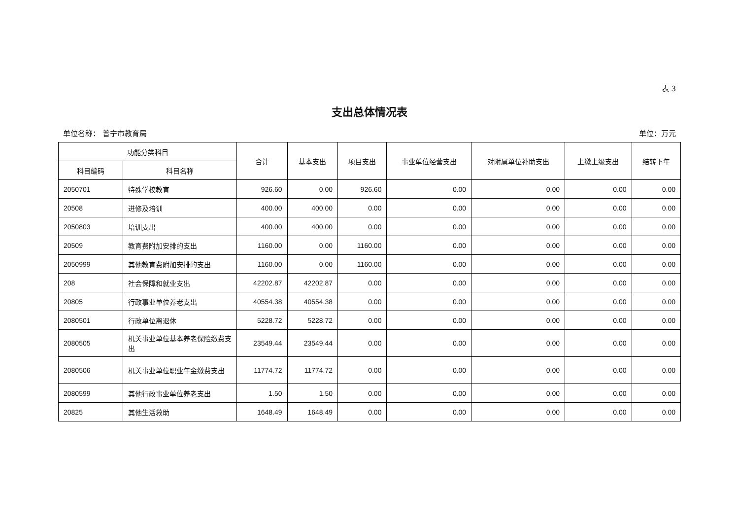表 3
支出总体情况表
单位名称： 普宁市教育局 单位：万元
| 功能分类科目 | | 合计 | 基本支出 | 项目支出 | 事业单位经营支出 | 对附属单位补助支出 | 上缴上级支出 | 结转下年 |
| --- | --- | --- | --- | --- | --- | --- | --- | --- |
| 科目编码 | 科目名称 | | | | | | | |
| 2050701 | 特殊学校教育 | 926.60 | 0.00 | 926.60 | 0.00 | 0.00 | 0.00 | 0.00 |
| 20508 | 进修及培训 | 400.00 | 400.00 | 0.00 | 0.00 | 0.00 | 0.00 | 0.00 |
| 2050803 | 培训支出 | 400.00 | 400.00 | 0.00 | 0.00 | 0.00 | 0.00 | 0.00 |
| 20509 | 教育费附加安排的支出 | 1160.00 | 0.00 | 1160.00 | 0.00 | 0.00 | 0.00 | 0.00 |
| 2050999 | 其他教育费附加安排的支出 | 1160.00 | 0.00 | 1160.00 | 0.00 | 0.00 | 0.00 | 0.00 |
| 208 | 社会保障和就业支出 | 42202.87 | 42202.87 | 0.00 | 0.00 | 0.00 | 0.00 | 0.00 |
| 20805 | 行政事业单位养老支出 | 40554.38 | 40554.38 | 0.00 | 0.00 | 0.00 | 0.00 | 0.00 |
| 2080501 | 行政单位离退休 | 5228.72 | 5228.72 | 0.00 | 0.00 | 0.00 | 0.00 | 0.00 |
| 2080505 | 机关事业单位基本养老保险缴费支出 | 23549.44 | 23549.44 | 0.00 | 0.00 | 0.00 | 0.00 | 0.00 |
| 2080506 | 机关事业单位职业年金缴费支出 | 11774.72 | 11774.72 | 0.00 | 0.00 | 0.00 | 0.00 | 0.00 |
| 2080599 | 其他行政事业单位养老支出 | 1.50 | 1.50 | 0.00 | 0.00 | 0.00 | 0.00 | 0.00 |
| 20825 | 其他生活救助 | 1648.49 | 1648.49 | 0.00 | 0.00 | 0.00 | 0.00 | 0.00 |